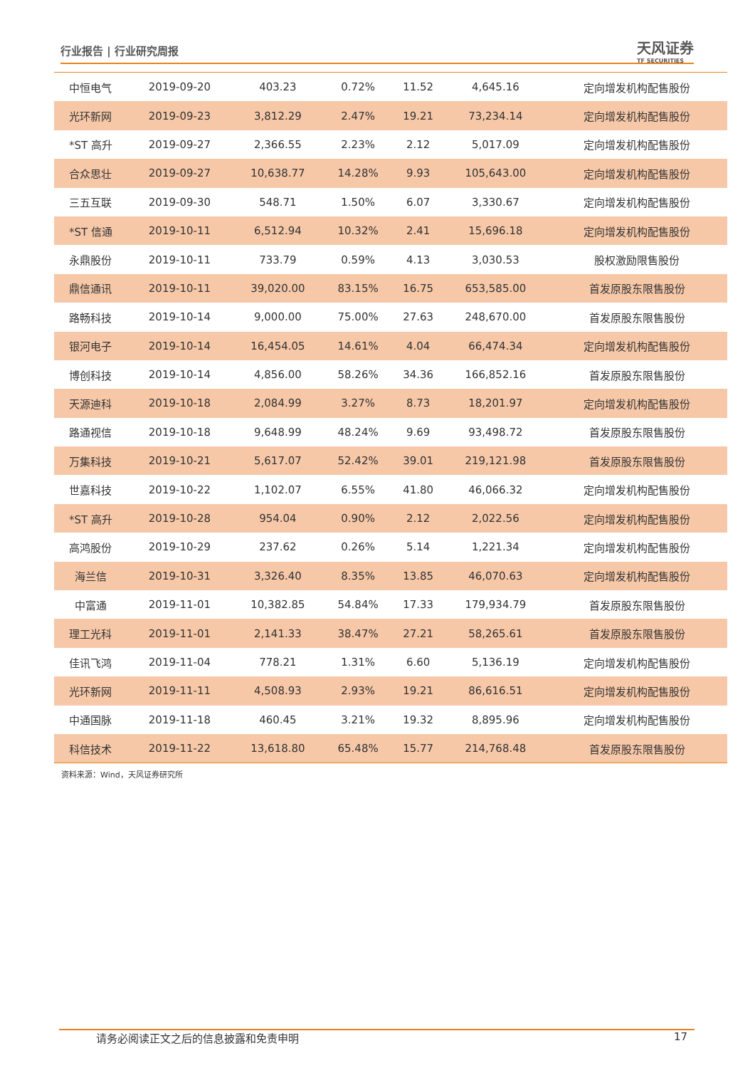行业报告 | 行业研究周报
天风证券
TF SECURITIES
| 中恒电气 | 2019-09-20 | 403.23 | 0.72% | 11.52 | 4,645.16 | 定向增发机构配售股份 |
| 光环新网 | 2019-09-23 | 3,812.29 | 2.47% | 19.21 | 73,234.14 | 定向增发机构配售股份 |
| *ST 高升 | 2019-09-27 | 2,366.55 | 2.23% | 2.12 | 5,017.09 | 定向增发机构配售股份 |
| 合众思壮 | 2019-09-27 | 10,638.77 | 14.28% | 9.93 | 105,643.00 | 定向增发机构配售股份 |
| 三五互联 | 2019-09-30 | 548.71 | 1.50% | 6.07 | 3,330.67 | 定向增发机构配售股份 |
| *ST 信通 | 2019-10-11 | 6,512.94 | 10.32% | 2.41 | 15,696.18 | 定向增发机构配售股份 |
| 永鼎股份 | 2019-10-11 | 733.79 | 0.59% | 4.13 | 3,030.53 | 股权激励限售股份 |
| 鼎信通讯 | 2019-10-11 | 39,020.00 | 83.15% | 16.75 | 653,585.00 | 首发原股东限售股份 |
| 路畅科技 | 2019-10-14 | 9,000.00 | 75.00% | 27.63 | 248,670.00 | 首发原股东限售股份 |
| 银河电子 | 2019-10-14 | 16,454.05 | 14.61% | 4.04 | 66,474.34 | 定向增发机构配售股份 |
| 博创科技 | 2019-10-14 | 4,856.00 | 58.26% | 34.36 | 166,852.16 | 首发原股东限售股份 |
| 天源迪科 | 2019-10-18 | 2,084.99 | 3.27% | 8.73 | 18,201.97 | 定向增发机构配售股份 |
| 路通视信 | 2019-10-18 | 9,648.99 | 48.24% | 9.69 | 93,498.72 | 首发原股东限售股份 |
| 万集科技 | 2019-10-21 | 5,617.07 | 52.42% | 39.01 | 219,121.98 | 首发原股东限售股份 |
| 世嘉科技 | 2019-10-22 | 1,102.07 | 6.55% | 41.80 | 46,066.32 | 定向增发机构配售股份 |
| *ST 高升 | 2019-10-28 | 954.04 | 0.90% | 2.12 | 2,022.56 | 定向增发机构配售股份 |
| 高鸿股份 | 2019-10-29 | 237.62 | 0.26% | 5.14 | 1,221.34 | 定向增发机构配售股份 |
| 海兰信 | 2019-10-31 | 3,326.40 | 8.35% | 13.85 | 46,070.63 | 定向增发机构配售股份 |
| 中富通 | 2019-11-01 | 10,382.85 | 54.84% | 17.33 | 179,934.79 | 首发原股东限售股份 |
| 理工光科 | 2019-11-01 | 2,141.33 | 38.47% | 27.21 | 58,265.61 | 首发原股东限售股份 |
| 佳讯飞鸿 | 2019-11-04 | 778.21 | 1.31% | 6.60 | 5,136.19 | 定向增发机构配售股份 |
| 光环新网 | 2019-11-11 | 4,508.93 | 2.93% | 19.21 | 86,616.51 | 定向增发机构配售股份 |
| 中通国脉 | 2019-11-18 | 460.45 | 3.21% | 19.32 | 8,895.96 | 定向增发机构配售股份 |
| 科信技术 | 2019-11-22 | 13,618.80 | 65.48% | 15.77 | 214,768.48 | 首发原股东限售股份 |
资料来源：Wind，天风证券研究所
请务必阅读正文之后的信息披露和免责申明 17